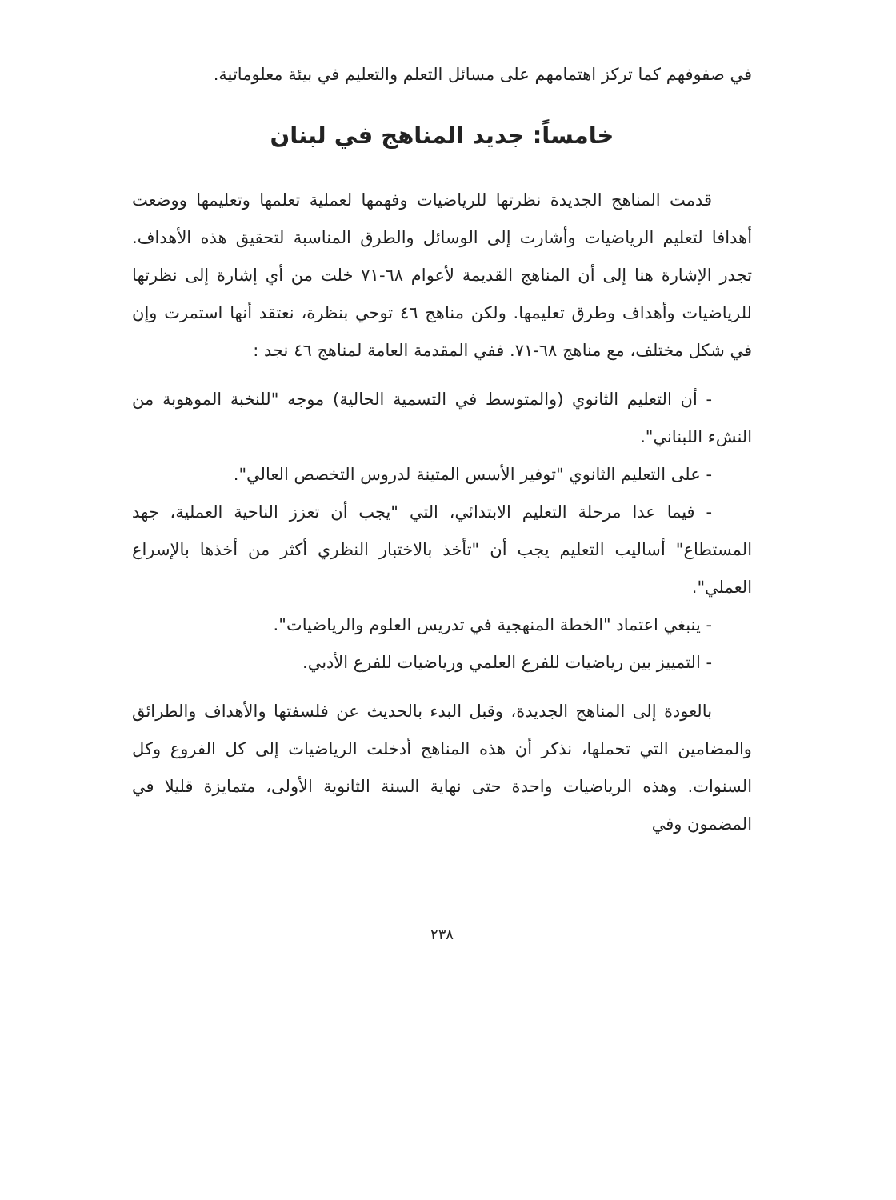في صفوفهم كما تركز اهتمامهم على مسائل التعلم والتعليم في بيئة معلوماتية.
خامساً: جديد المناهج في لبنان
قدمت المناهج الجديدة نظرتها للرياضيات وفهمها لعملية تعلمها وتعليمها ووضعت أهدافا لتعليم الرياضيات وأشارت إلى الوسائل والطرق المناسبة لتحقيق هذه الأهداف. تجدر الإشارة هنا إلى أن المناهج القديمة لأعوام ٦٨-٧١ خلت من أي إشارة إلى نظرتها للرياضيات وأهداف وطرق تعليمها. ولكن مناهج ٤٦ توحي بنظرة، نعتقد أنها استمرت وإن في شكل مختلف، مع مناهج ٦٨-٧١. ففي المقدمة العامة لمناهج ٤٦ نجد :
- أن التعليم الثانوي (والمتوسط في التسمية الحالية) موجه "للنخبة الموهوبة من النشء اللبناني".
- على التعليم الثانوي "توفير الأسس المتينة لدروس التخصص العالي".
- فيما عدا مرحلة التعليم الابتدائي، التي "يجب أن تعزز الناحية العملية، جهد المستطاع" أساليب التعليم يجب أن "تأخذ بالاختبار النظري أكثر من أخذها بالإسراع العملي".
- ينبغي اعتماد "الخطة المنهجية في تدريس العلوم والرياضيات".
- التمييز بين رياضيات للفرع العلمي ورياضيات للفرع الأدبي.
بالعودة إلى المناهج الجديدة، وقبل البدء بالحديث عن فلسفتها والأهداف والطرائق والمضامين التي تحملها، نذكر أن هذه المناهج أدخلت الرياضيات إلى كل الفروع وكل السنوات. وهذه الرياضيات واحدة حتى نهاية السنة الثانوية الأولى، متمايزة قليلا في المضمون وفي
٢٣٨